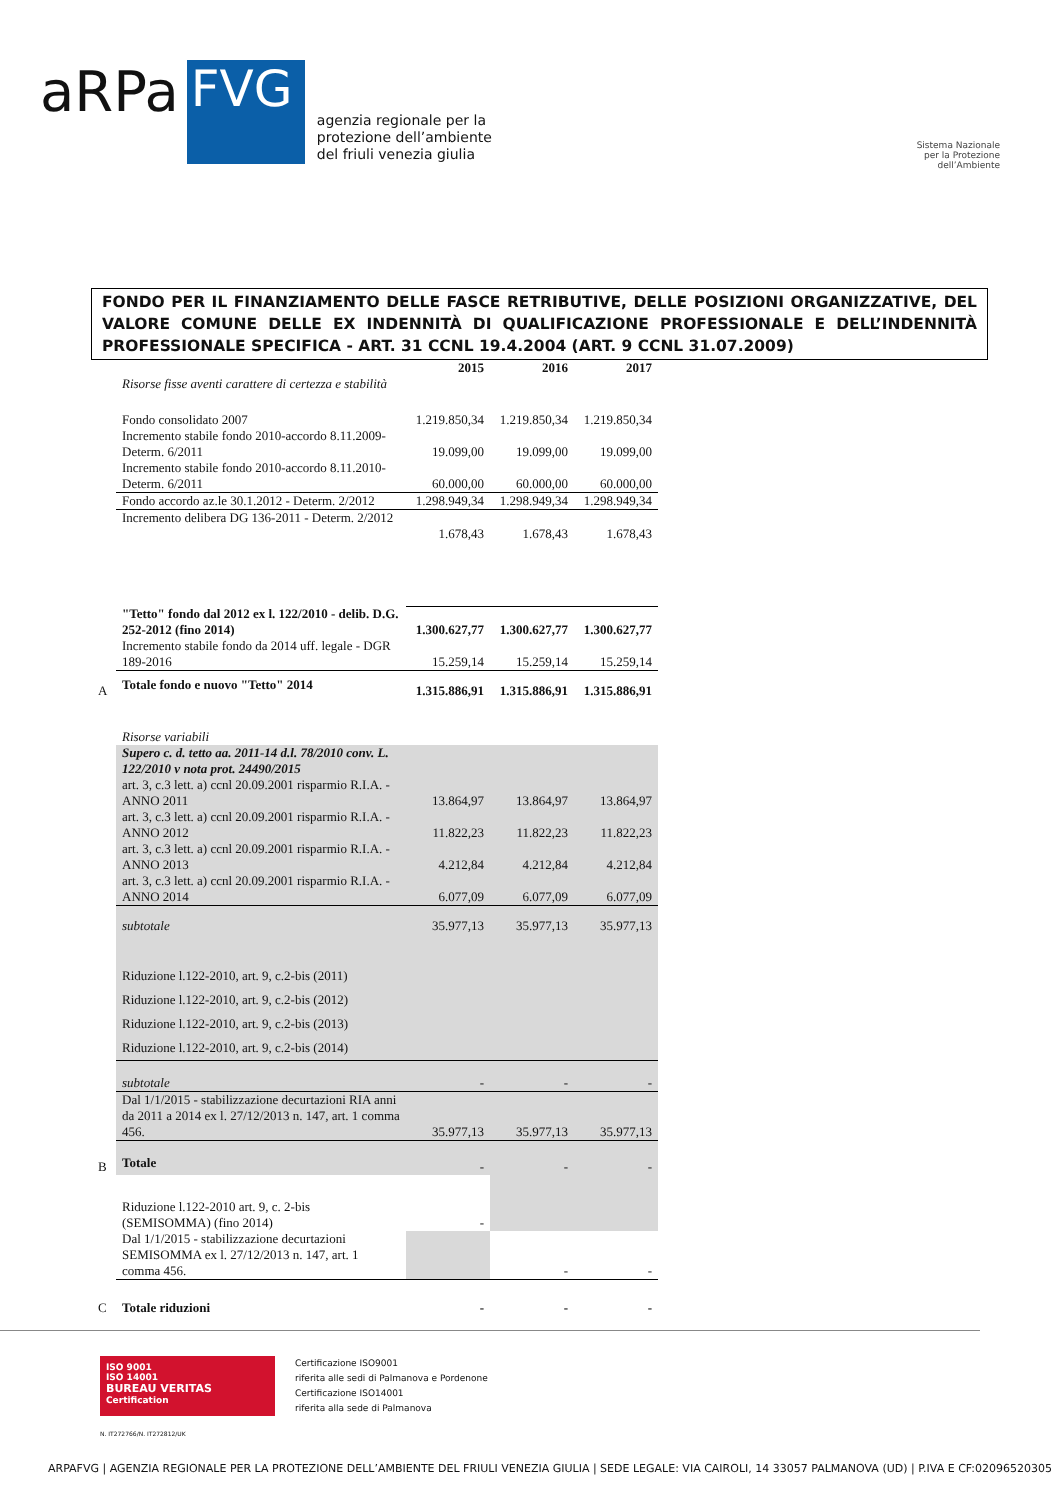aRPa
FVG
agenzia regionale per la
protezione dell’ambiente
del friuli venezia giulia
Sistema Nazionale
per la Protezione
dell’Ambiente
FONDO PER IL FINANZIAMENTO DELLE FASCE RETRIBUTIVE, DELLE POSIZIONI ORGANIZZATIVE, DEL VALORE COMUNE DELLE EX INDENNITÀ DI QUALIFICAZIONE PROFESSIONALE E DELL’INDENNITÀ PROFESSIONALE SPECIFICA - ART. 31 CCNL 19.4.2004 (ART. 9 CCNL 31.07.2009)
| | | 2015 | 2016 | 2017 |
| | Risorse fisse aventi carattere di certezza e stabilità | | | |
| | Fondo consolidato 2007 | 1.219.850,34 | 1.219.850,34 | 1.219.850,34 |
| | Incremento stabile fondo 2010-accordo 8.11.2009-Determ. 6/2011 | 19.099,00 | 19.099,00 | 19.099,00 |
| | Incremento stabile fondo 2010-accordo 8.11.2010-Determ. 6/2011 | 60.000,00 | 60.000,00 | 60.000,00 |
| | Fondo accordo az.le 30.1.2012 - Determ. 2/2012 | 1.298.949,34 | 1.298.949,34 | 1.298.949,34 |
| | Incremento delibera DG 136-2011 - Determ. 2/2012 | 1.678,43 | 1.678,43 | 1.678,43 |
| | "Tetto" fondo dal 2012 ex l. 122/2010 - delib. D.G. 252-2012 (fino 2014) | 1.300.627,77 | 1.300.627,77 | 1.300.627,77 |
| | Incremento stabile fondo da 2014 uff. legale - DGR 189-2016 | 15.259,14 | 15.259,14 | 15.259,14 |
| A | Totale fondo e nuovo "Tetto" 2014 | 1.315.886,91 | 1.315.886,91 | 1.315.886,91 |
| | Risorse variabili | | | |
| | Supero c. d. tetto aa. 2011-14 d.l. 78/2010 conv. L. 122/2010 v nota prot. 24490/2015 | | | |
| | art. 3, c.3 lett. a) ccnl 20.09.2001 risparmio R.I.A. - ANNO 2011 | 13.864,97 | 13.864,97 | 13.864,97 |
| | art. 3, c.3 lett. a) ccnl 20.09.2001 risparmio R.I.A. - ANNO 2012 | 11.822,23 | 11.822,23 | 11.822,23 |
| | art. 3, c.3 lett. a) ccnl 20.09.2001 risparmio R.I.A. - ANNO 2013 | 4.212,84 | 4.212,84 | 4.212,84 |
| | art. 3, c.3 lett. a) ccnl 20.09.2001 risparmio R.I.A. - ANNO 2014 | 6.077,09 | 6.077,09 | 6.077,09 |
| | subtotale | 35.977,13 | 35.977,13 | 35.977,13 |
| | Riduzione l.122-2010, art. 9, c.2-bis (2011) | | | |
| | Riduzione l.122-2010, art. 9, c.2-bis (2012) | | | |
| | Riduzione l.122-2010, art. 9, c.2-bis (2013) | | | |
| | Riduzione l.122-2010, art. 9, c.2-bis (2014) | | | |
| | subtotale | - | - | - |
| | Dal 1/1/2015 - stabilizzazione decurtazioni RIA anni da 2011 a 2014 ex l. 27/12/2013 n. 147, art. 1 comma 456. | 35.977,13 | 35.977,13 | 35.977,13 |
| B | Totale | - | - | - |
| | Riduzione l.122-2010 art. 9, c. 2-bis (SEMISOMMA) (fino 2014) | - | | |
| | Dal 1/1/2015 - stabilizzazione decurtazioni SEMISOMMA ex l. 27/12/2013 n. 147, art. 1 comma 456. | | - | - |
| C | Totale riduzioni | - | - | - |
ISO 9001
ISO 14001
BUREAU VERITAS
Certification
Certificazione ISO9001
riferita alle sedi di Palmanova e Pordenone
Certificazione ISO14001
riferita alla sede di Palmanova
N. IT272766/N. IT272812/UK
ARPAFVG | AGENZIA REGIONALE PER LA PROTEZIONE DELL’AMBIENTE DEL FRIULI VENEZIA GIULIA | SEDE LEGALE: VIA CAIROLI, 14 33057 PALMANOVA (UD) | P.IVA E CF:02096520305